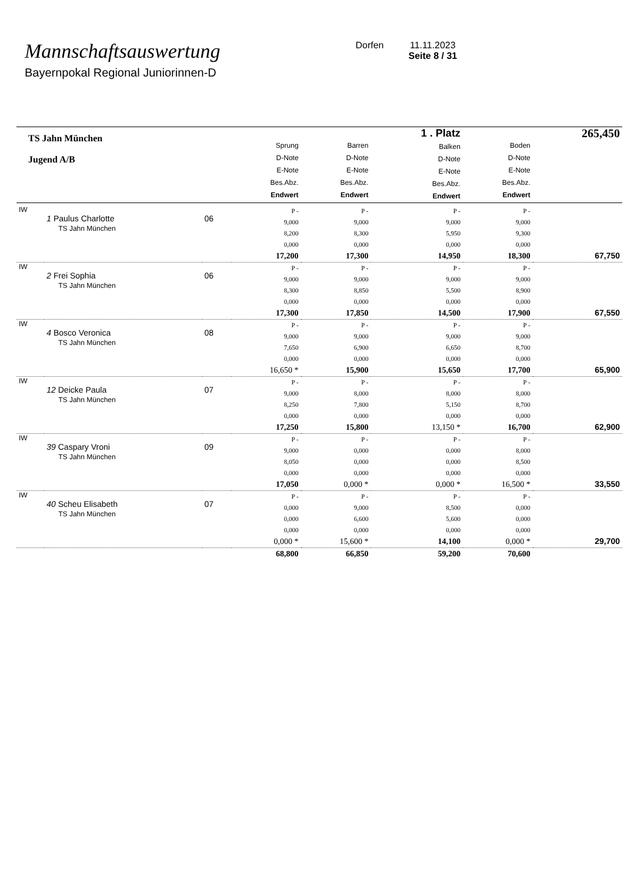Mannschaftsauswertung
Bayernpokal Regional Juniorinnen-D
Dorfen 11.11.2023
Seite 8 / 31
| TS Jahn München Jugend A/B | | | Sprung D-Note E-Note Bes.Abz. Endwert | Barren D-Note E-Note Bes.Abz. Endwert | 1 . Platz Balken D-Note E-Note Bes.Abz. Endwert | Boden D-Note E-Note Bes.Abz. Endwert | 265,450 |
| IW | 1 Paulus Charlotte TS Jahn München | 06 | P - 9,000 8,200 0,000 17,200 | P - 9,000 8,300 0,000 17,300 | P - 9,000 5,950 0,000 14,950 | P - 9,000 9,300 0,000 18,300 | 67,750 |
| IW | 2 Frei Sophia TS Jahn München | 06 | P - 9,000 8,300 0,000 17,300 | P - 9,000 8,850 0,000 17,850 | P - 9,000 5,500 0,000 14,500 | P - 9,000 8,900 0,000 17,900 | 67,550 |
| IW | 4 Bosco Veronica TS Jahn München | 08 | P - 9,000 7,650 0,000 16,650 * | P - 9,000 6,900 0,000 15,900 | P - 9,000 6,650 0,000 15,650 | P - 9,000 8,700 0,000 17,700 | 65,900 |
| IW | 12 Deicke Paula TS Jahn München | 07 | P - 9,000 8,250 0,000 17,250 | P - 8,000 7,800 0,000 15,800 | P - 8,000 5,150 0,000 13,150 * | P - 8,000 8,700 0,000 16,700 | 62,900 |
| IW | 39 Caspary Vroni TS Jahn München | 09 | P - 9,000 8,050 0,000 17,050 | P - 0,000 0,000 0,000 0,000 * | P - 0,000 0,000 0,000 0,000 * | P - 8,000 8,500 0,000 16,500 * | 33,550 |
| IW | 40 Scheu Elisabeth TS Jahn München | 07 | P - 0,000 0,000 0,000 0,000 * | P - 9,000 6,600 0,000 15,600 * | P - 8,500 5,600 0,000 14,100 | P - 0,000 0,000 0,000 0,000 * | 29,700 |
| | | | 68,800 | 66,850 | 59,200 | 70,600 | |